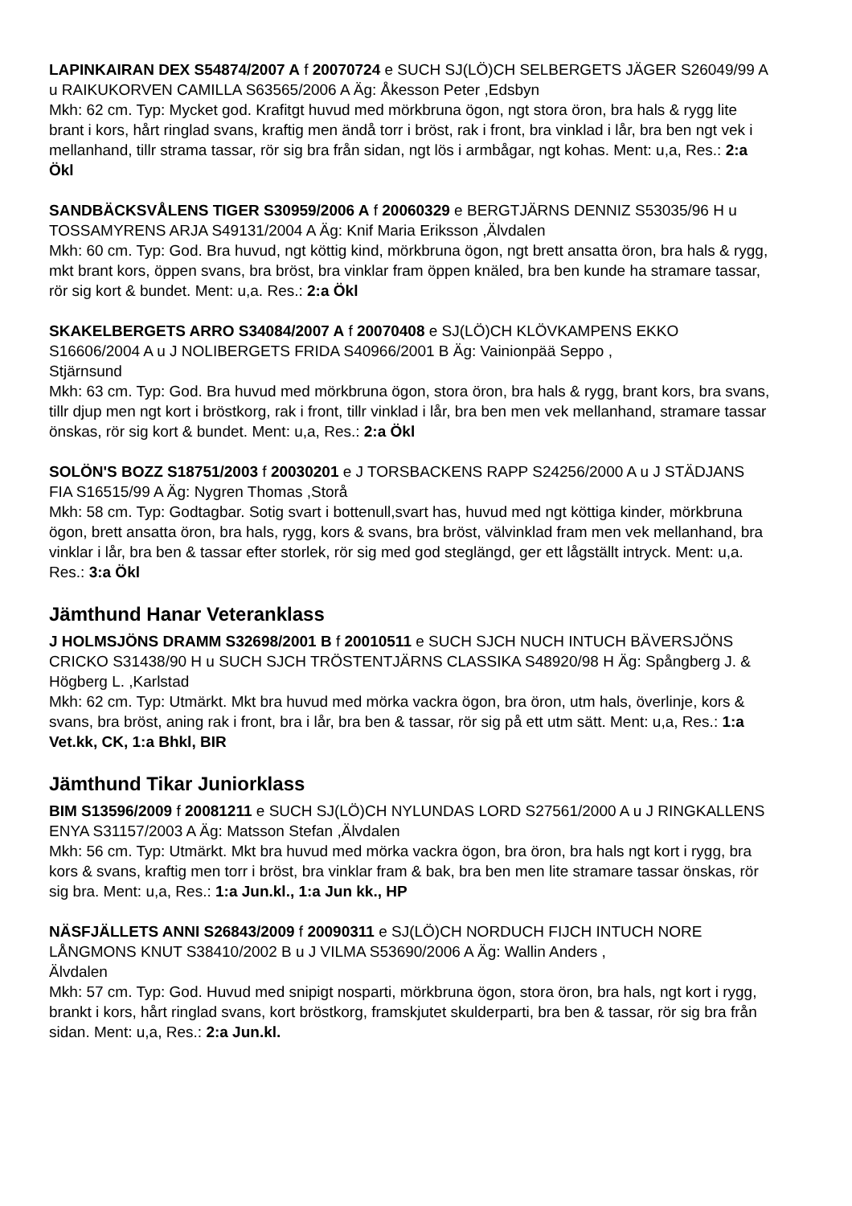LAPINKAIRAN DEX S54874/2007 A f 20070724 e SUCH SJ(LÖ)CH SELBERGETS JÄGER S26049/99 A u RAIKUKORVEN CAMILLA S63565/2006 A Äg: Åkesson Peter ,Edsbyn
Mkh: 62 cm. Typ: Mycket god. Krafitgt huvud med mörkbruna ögon, ngt stora öron, bra hals & rygg lite brant i kors, hårt ringlad svans, kraftig men ändå torr i bröst, rak i front, bra vinklad i lår, bra ben ngt vek i mellanhand, tillr strama tassar, rör sig bra från sidan, ngt lös i armbågar, ngt kohas. Ment: u,a, Res.: 2:a Ökl
SANDBÄCKSVÅLENS TIGER S30959/2006 A f 20060329 e BERGTJÄRNS DENNIZ S53035/96 H u TOSSAMYRENS ARJA S49131/2004 A Äg: Knif Maria Eriksson ,Älvdalen
Mkh: 60 cm. Typ: God. Bra huvud, ngt köttig kind, mörkbruna ögon, ngt brett ansatta öron, bra hals & rygg, mkt brant kors, öppen svans, bra bröst, bra vinklar fram öppen knäled, bra ben kunde ha stramare tassar, rör sig kort & bundet. Ment: u,a. Res.: 2:a Ökl
SKAKELBERGETS ARRO S34084/2007 A f 20070408 e SJ(LÖ)CH KLÖVKAMPENS EKKO S16606/2004 A u J NOLIBERGETS FRIDA S40966/2001 B Äg: Vainionpää Seppo ,
Stjärnsund
Mkh: 63 cm. Typ: God. Bra huvud med mörkbruna ögon, stora öron, bra hals & rygg, brant kors, bra svans, tillr djup men ngt kort i bröstkorg, rak i front, tillr vinklad i lår, bra ben men vek mellanhand, stramare tassar önskas, rör sig kort & bundet. Ment: u,a, Res.: 2:a Ökl
SOLÖN'S BOZZ S18751/2003 f 20030201 e J TORSBACKENS RAPP S24256/2000 A u J STÄDJANS FIA S16515/99 A Äg: Nygren Thomas ,Storå
Mkh: 58 cm. Typ: Godtagbar. Sotig svart i bottenull,svart has, huvud med ngt köttiga kinder, mörkbruna ögon, brett ansatta öron, bra hals, rygg, kors & svans, bra bröst, välvinklad fram men vek mellanhand, bra vinklar i lår, bra ben & tassar efter storlek, rör sig med god steglängd, ger ett lågställt intryck. Ment: u,a. Res.: 3:a Ökl
Jämthund Hanar Veteranklass
J HOLMSJÖNS DRAMM S32698/2001 B f 20010511 e SUCH SJCH NUCH INTUCH BÄVERSJÖNS CRICKO S31438/90 H u SUCH SJCH TRÖSTENTJÄRNS CLASSIKA S48920/98 H Äg: Spångberg J. & Högberg L. ,Karlstad
Mkh: 62 cm. Typ: Utmärkt. Mkt bra huvud med mörka vackra ögon, bra öron, utm hals, överlinje, kors & svans, bra bröst, aning rak i front, bra i lår, bra ben & tassar, rör sig på ett utm sätt. Ment: u,a, Res.: 1:a Vet.kk, CK, 1:a Bhkl, BIR
Jämthund Tikar Juniorklass
BIM S13596/2009 f 20081211 e SUCH SJ(LÖ)CH NYLUNDAS LORD S27561/2000 A u J RINGKALLENS ENYA S31157/2003 A Äg: Matsson Stefan ,Älvdalen
Mkh: 56 cm. Typ: Utmärkt. Mkt bra huvud med mörka vackra ögon, bra öron, bra hals ngt kort i rygg, bra kors & svans, kraftig men torr i bröst, bra vinklar fram & bak, bra ben men lite stramare tassar önskas, rör sig bra. Ment: u,a, Res.: 1:a Jun.kl., 1:a Jun kk., HP
NÄSFJÄLLETS ANNI S26843/2009 f 20090311 e SJ(LÖ)CH NORDUCH FIJCH INTUCH NORE LÅNGMONS KNUT S38410/2002 B u J VILMA S53690/2006 A Äg: Wallin Anders ,
Älvdalen
Mkh: 57 cm. Typ: God. Huvud med snipigt nosparti, mörkbruna ögon, stora öron, bra hals, ngt kort i rygg, brankt i kors, hårt ringlad svans, kort bröstkorg, framskjutet skulderparti, bra ben & tassar, rör sig bra från sidan. Ment: u,a, Res.: 2:a Jun.kl.